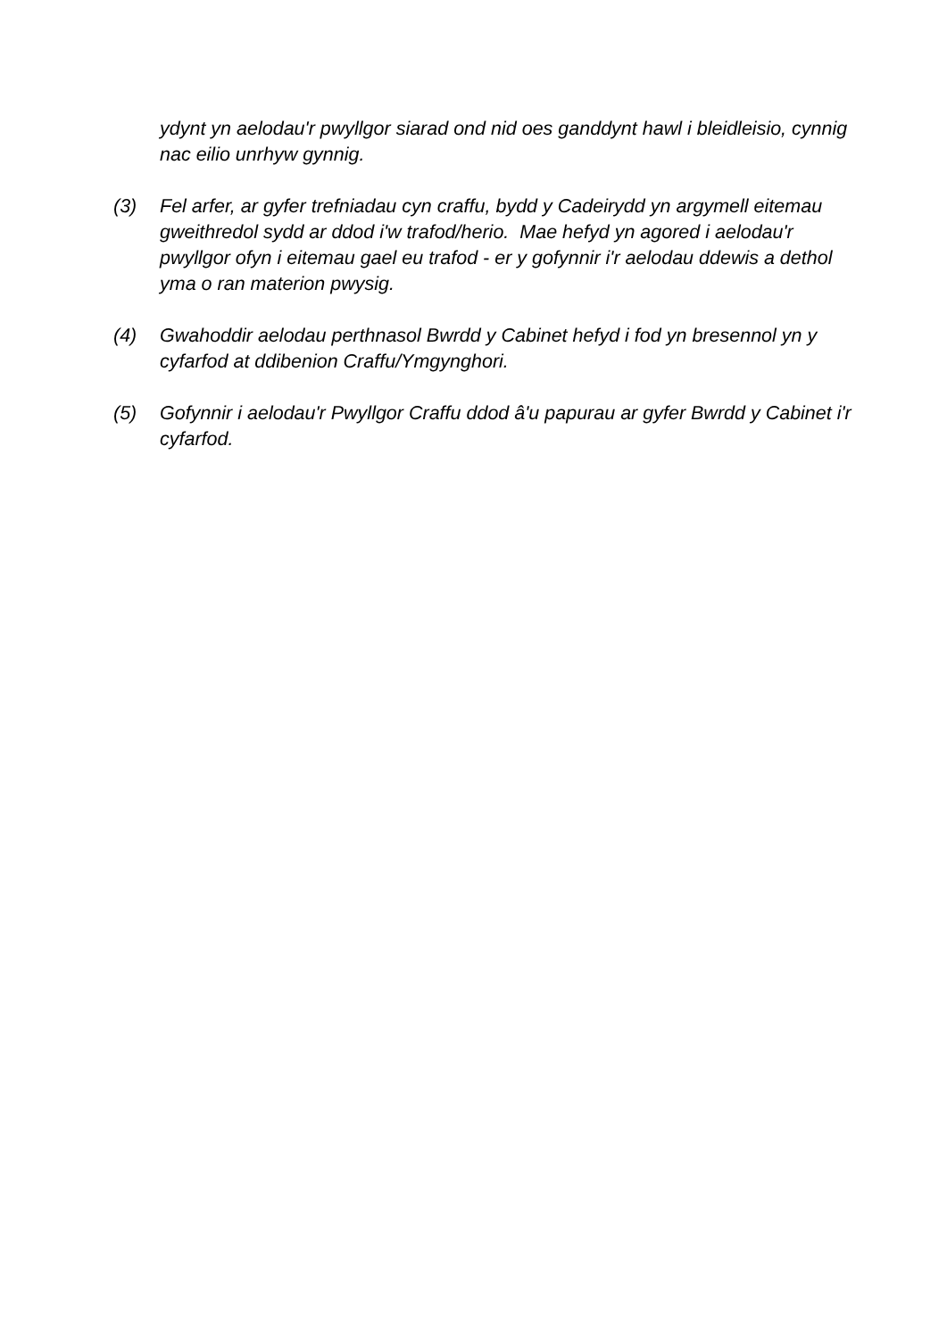ydynt yn aelodau'r pwyllgor siarad ond nid oes ganddynt hawl i bleidleisio, cynnig nac eilio unrhyw gynnig.
(3) Fel arfer, ar gyfer trefniadau cyn craffu, bydd y Cadeirydd yn argymell eitemau gweithredol sydd ar ddod i'w trafod/herio. Mae hefyd yn agored i aelodau'r pwyllgor ofyn i eitemau gael eu trafod - er y gofynnir i'r aelodau ddewis a dethol yma o ran materion pwysig.
(4) Gwahoddir aelodau perthnasol Bwrdd y Cabinet hefyd i fod yn bresennol yn y cyfarfod at ddibenion Craffu/Ymgynghori.
(5) Gofynnir i aelodau'r Pwyllgor Craffu ddod â'u papurau ar gyfer Bwrdd y Cabinet i'r cyfarfod.